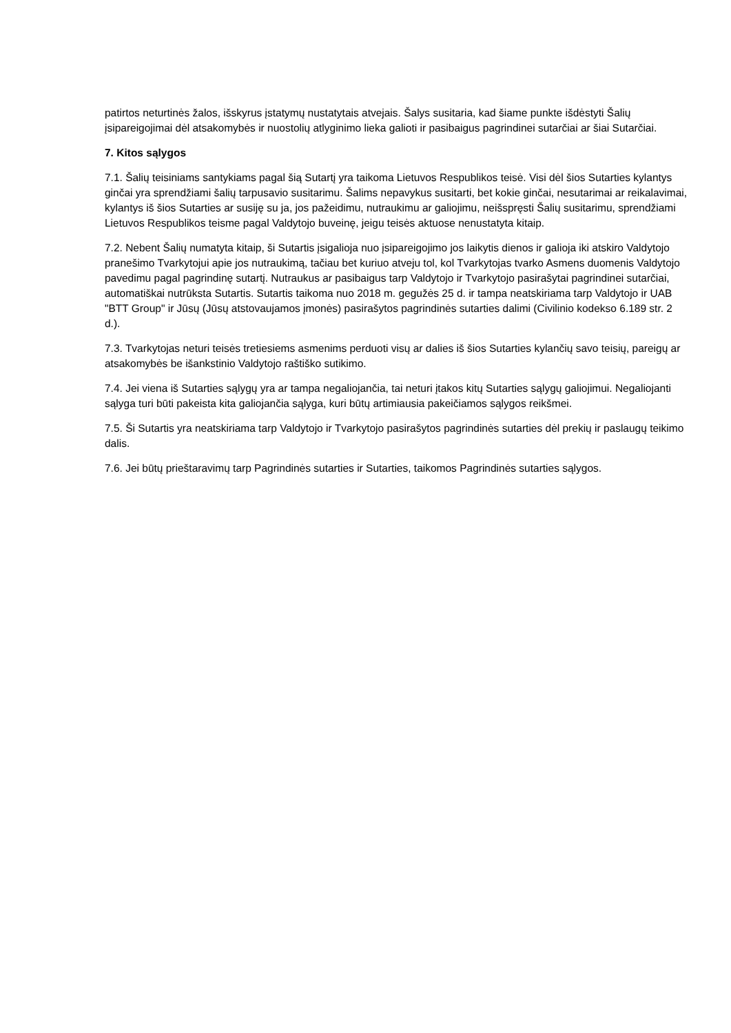patirtos neturtinės žalos, išskyrus įstatymų nustatytais atvejais. Šalys susitaria, kad šiame punkte išdėstyti Šalių įsipareigojimai dėl atsakomybės ir nuostolių atlyginimo lieka galioti ir pasibaigus pagrindinei sutarčiai ar šiai Sutarčiai.
7. Kitos sąlygos
7.1. Šalių teisiniams santykiams pagal šią Sutartį yra taikoma Lietuvos Respublikos teisė. Visi dėl šios Sutarties kylantys ginčai yra sprendžiami šalių tarpusavio susitarimu. Šalims nepavykus susitarti, bet kokie ginčai, nesutarimai ar reikalavimai, kylantys iš šios Sutarties ar susiję su ja, jos pažeidimu, nutraukimu ar galiojimu, neišspręsti Šalių susitarimu, sprendžiami Lietuvos Respublikos teisme pagal Valdytojo buveinę, jeigu teisės aktuose nenustatyta kitaip.
7.2. Nebent Šalių numatyta kitaip, ši Sutartis įsigalioja nuo įsipareigojimo jos laikytis dienos ir galioja iki atskiro Valdytojo pranešimo Tvarkytojui apie jos nutraukimą, tačiau bet kuriuo atveju tol, kol Tvarkytojas tvarko Asmens duomenis Valdytojo pavedimu pagal pagrindinę sutartį. Nutraukus ar pasibaigus tarp Valdytojo ir Tvarkytojo pasirašytai pagrindinei sutarčiai, automatiškai nutrūksta Sutartis. Sutartis taikoma nuo 2018 m. gegužės 25 d. ir tampa neatskiriama tarp Valdytojo ir UAB "BTT Group" ir Jūsų (Jūsų atstovaujamos įmonės) pasirašytos pagrindinės sutarties dalimi (Civilinio kodekso 6.189 str. 2 d.).
7.3. Tvarkytojas neturi teisės tretiesiems asmenims perduoti visų ar dalies iš šios Sutarties kylančių savo teisių, pareigų ar atsakomybės be išankstinio Valdytojo raštiško sutikimo.
7.4. Jei viena iš Sutarties sąlygų yra ar tampa negaliojančia, tai neturi įtakos kitų Sutarties sąlygų galiojimui. Negaliojanti sąlyga turi būti pakeista kita galiojančia sąlyga, kuri būtų artimiausia pakeičiamos sąlygos reikšmei.
7.5. Ši Sutartis yra neatskiriama tarp Valdytojo ir Tvarkytojo pasirašytos pagrindinės sutarties dėl prekių ir paslaugų teikimo dalis.
7.6. Jei būtų prieštaravimų tarp Pagrindinės sutarties ir Sutarties, taikomos Pagrindinės sutarties sąlygos.